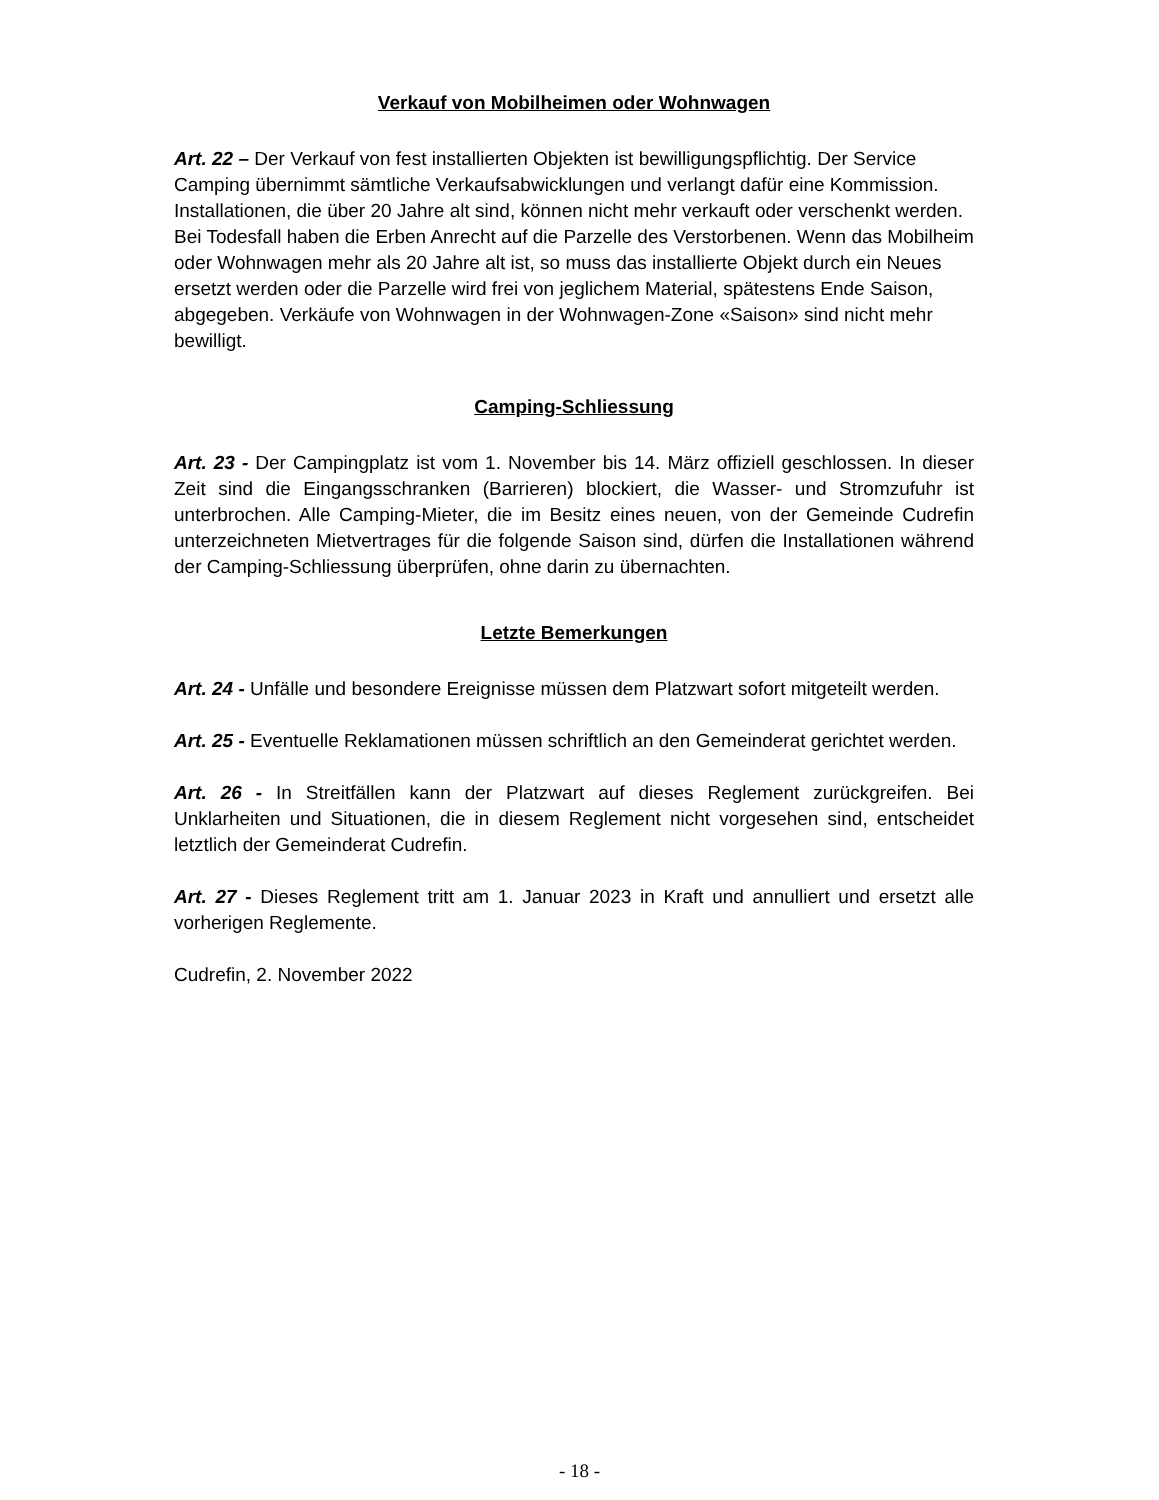Verkauf von Mobilheimen oder Wohnwagen
Art. 22 – Der Verkauf von fest installierten Objekten ist bewilligungspflichtig. Der Service Camping übernimmt sämtliche Verkaufsabwicklungen und verlangt dafür eine Kommission. Installationen, die über 20 Jahre alt sind, können nicht mehr verkauft oder verschenkt werden. Bei Todesfall haben die Erben Anrecht auf die Parzelle des Verstorbenen. Wenn das Mobilheim oder Wohnwagen mehr als 20 Jahre alt ist, so muss das installierte Objekt durch ein Neues ersetzt werden oder die Parzelle wird frei von jeglichem Material, spätestens Ende Saison, abgegeben. Verkäufe von Wohnwagen in der Wohnwagen-Zone «Saison» sind nicht mehr bewilligt.
Camping-Schliessung
Art. 23 - Der Campingplatz ist vom 1. November bis 14. März offiziell geschlossen. In dieser Zeit sind die Eingangsschranken (Barrieren) blockiert, die Wasser- und Stromzufuhr ist unterbrochen. Alle Camping-Mieter, die im Besitz eines neuen, von der Gemeinde Cudrefin unterzeichneten Mietvertrages für die folgende Saison sind, dürfen die Installationen während der Camping-Schliessung überprüfen, ohne darin zu übernachten.
Letzte Bemerkungen
Art. 24 - Unfälle und besondere Ereignisse müssen dem Platzwart sofort mitgeteilt werden.
Art. 25 - Eventuelle Reklamationen müssen schriftlich an den Gemeinderat gerichtet werden.
Art. 26 - In Streitfällen kann der Platzwart auf dieses Reglement zurückgreifen. Bei Unklarheiten und Situationen, die in diesem Reglement nicht vorgesehen sind, entscheidet letztlich der Gemeinderat Cudrefin.
Art. 27 - Dieses Reglement tritt am 1. Januar 2023 in Kraft und annulliert und ersetzt alle vorherigen Reglemente.
Cudrefin, 2. November 2022
- 18 -